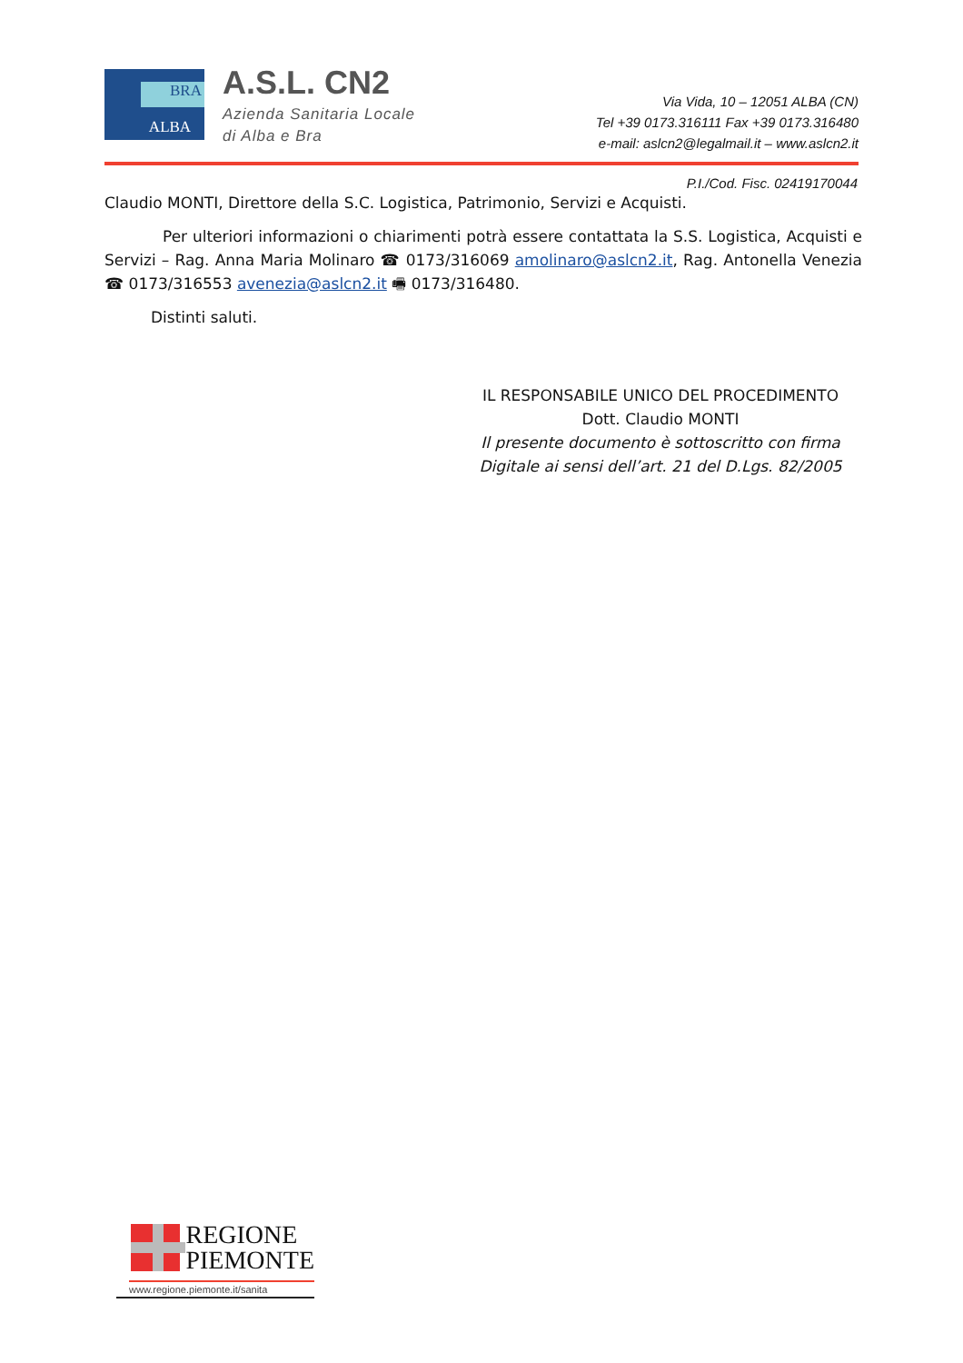BRA
ALBA
A.S.L. CN2
Azienda Sanitaria Locale
di Alba e Bra
Via Vida, 10 – 12051 ALBA (CN)
Tel +39 0173.316111 Fax +39 0173.316480
e-mail: aslcn2@legalmail.it – www.aslcn2.it
P.I./Cod. Fisc. 02419170044
Claudio MONTI, Direttore della S.C. Logistica, Patrimonio, Servizi e Acquisti.
Per ulteriori informazioni o chiarimenti potrà essere contattata la S.S. Logistica, Acquisti e Servizi – Rag. Anna Maria Molinaro ☎ 0173/316069 amolinaro@aslcn2.it, Rag. Antonella Venezia ☎ 0173/316553 avenezia@aslcn2.it 🖷 0173/316480.
Distinti saluti.
IL RESPONSABILE UNICO DEL PROCEDIMENTO
Dott. Claudio MONTI
Il presente documento è sottoscritto con firma
Digitale ai sensi dell’art. 21 del D.Lgs. 82/2005
REGIONE
PIEMONTE
www.regione.piemonte.it/sanita